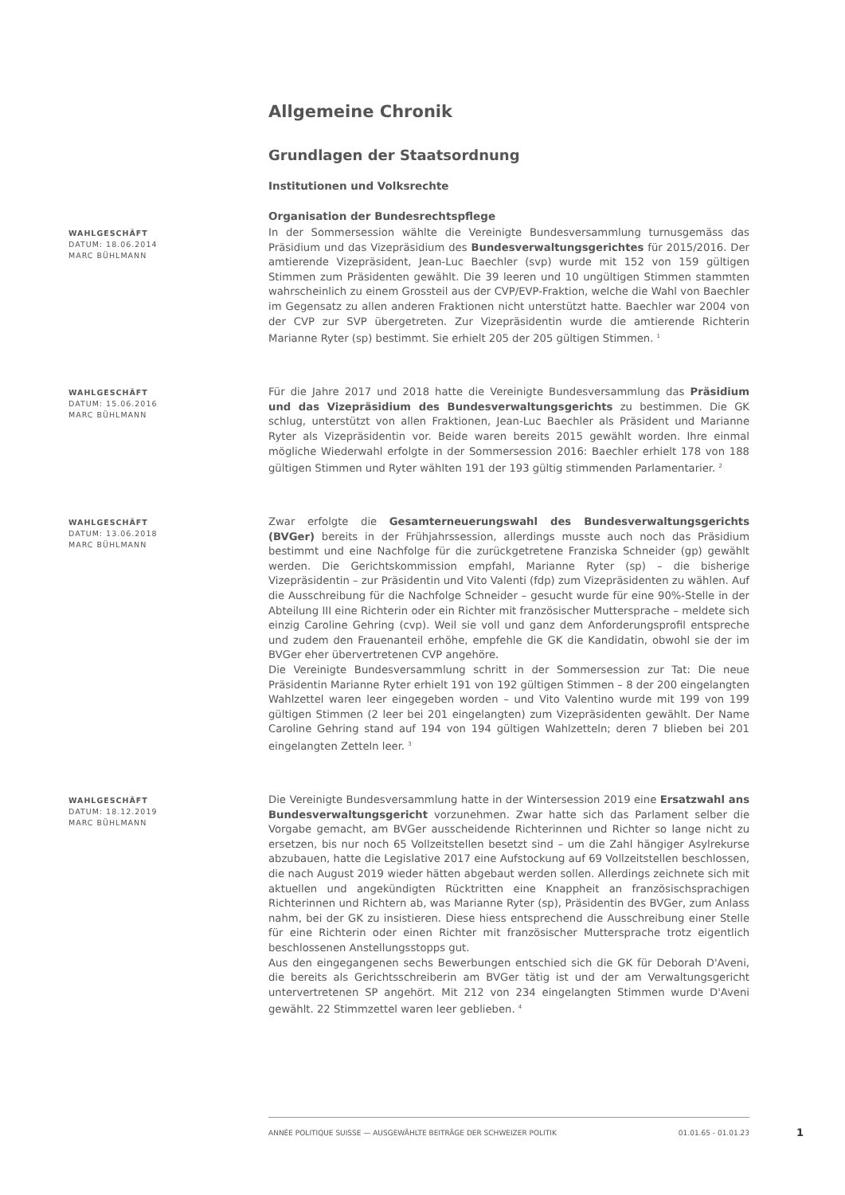Allgemeine Chronik
Grundlagen der Staatsordnung
Institutionen und Volksrechte
Organisation der Bundesrechtspflege
WAHLGESCHÄFT
DATUM: 18.06.2014
MARC BÜHLMANN
In der Sommersession wählte die Vereinigte Bundesversammlung turnusgemäss das Präsidium und das Vizepräsidium des Bundesverwaltungsgerichtes für 2015/2016. Der amtierende Vizepräsident, Jean-Luc Baechler (svp) wurde mit 152 von 159 gültigen Stimmen zum Präsidenten gewählt. Die 39 leeren und 10 ungültigen Stimmen stammten wahrscheinlich zu einem Grossteil aus der CVP/EVP-Fraktion, welche die Wahl von Baechler im Gegensatz zu allen anderen Fraktionen nicht unterstützt hatte. Baechler war 2004 von der CVP zur SVP übergetreten. Zur Vizepräsidentin wurde die amtierende Richterin Marianne Ryter (sp) bestimmt. Sie erhielt 205 der 205 gültigen Stimmen. <sup>1</sup>
WAHLGESCHÄFT
DATUM: 15.06.2016
MARC BÜHLMANN
Für die Jahre 2017 und 2018 hatte die Vereinigte Bundesversammlung das Präsidium und das Vizepräsidium des Bundesverwaltungsgerichts zu bestimmen. Die GK schlug, unterstützt von allen Fraktionen, Jean-Luc Baechler als Präsident und Marianne Ryter als Vizepräsidentin vor. Beide waren bereits 2015 gewählt worden. Ihre einmal mögliche Wiederwahl erfolgte in der Sommersession 2016: Baechler erhielt 178 von 188 gültigen Stimmen und Ryter wählten 191 der 193 gültig stimmenden Parlamentarier. <sup>2</sup>
WAHLGESCHÄFT
DATUM: 13.06.2018
MARC BÜHLMANN
Zwar erfolgte die Gesamterneuerungswahl des Bundesverwaltungsgerichts (BVGer) bereits in der Frühjahrssession, allerdings musste auch noch das Präsidium bestimmt und eine Nachfolge für die zurückgetretene Franziska Schneider (gp) gewählt werden. Die Gerichtskommission empfahl, Marianne Ryter (sp) – die bisherige Vizepräsidentin – zur Präsidentin und Vito Valenti (fdp) zum Vizepräsidenten zu wählen. Auf die Ausschreibung für die Nachfolge Schneider – gesucht wurde für eine 90%-Stelle in der Abteilung III eine Richterin oder ein Richter mit französischer Muttersprache – meldete sich einzig Caroline Gehring (cvp). Weil sie voll und ganz dem Anforderungsprofil entspreche und zudem den Frauenanteil erhöhe, empfehle die GK die Kandidatin, obwohl sie der im BVGer eher übervertretenen CVP angehöre.
Die Vereinigte Bundesversammlung schritt in der Sommersession zur Tat: Die neue Präsidentin Marianne Ryter erhielt 191 von 192 gültigen Stimmen – 8 der 200 eingelangten Wahlzettel waren leer eingegeben worden – und Vito Valentino wurde mit 199 von 199 gültigen Stimmen (2 leer bei 201 eingelangten) zum Vizepräsidenten gewählt. Der Name Caroline Gehring stand auf 194 von 194 gültigen Wahlzetteln; deren 7 blieben bei 201 eingelangten Zetteln leer. <sup>3</sup>
WAHLGESCHÄFT
DATUM: 18.12.2019
MARC BÜHLMANN
Die Vereinigte Bundesversammlung hatte in der Wintersession 2019 eine Ersatzwahl ans Bundesverwaltungsgericht vorzunehmen. Zwar hatte sich das Parlament selber die Vorgabe gemacht, am BVGer ausscheidende Richterinnen und Richter so lange nicht zu ersetzen, bis nur noch 65 Vollzeitstellen besetzt sind – um die Zahl hängiger Asylrekurse abzubauen, hatte die Legislative 2017 eine Aufstockung auf 69 Vollzeitstellen beschlossen, die nach August 2019 wieder hätten abgebaut werden sollen. Allerdings zeichnete sich mit aktuellen und angekündigten Rücktritten eine Knappheit an französischsprachigen Richterinnen und Richtern ab, was Marianne Ryter (sp), Präsidentin des BVGer, zum Anlass nahm, bei der GK zu insistieren. Diese hiess entsprechend die Ausschreibung einer Stelle für eine Richterin oder einen Richter mit französischer Muttersprache trotz eigentlich beschlossenen Anstellungsstopps gut.
Aus den eingegangenen sechs Bewerbungen entschied sich die GK für Deborah D'Aveni, die bereits als Gerichtsschreiberin am BVGer tätig ist und der am Verwaltungsgericht untervertretenen SP angehört. Mit 212 von 234 eingelangten Stimmen wurde D'Aveni gewählt. 22 Stimmzettel waren leer geblieben. <sup>4</sup>
ANNÉE POLITIQUE SUISSE — AUSGEWÄHLTE BEITRÄGE DER SCHWEIZER POLITIK 01.01.65 - 01.01.23
1